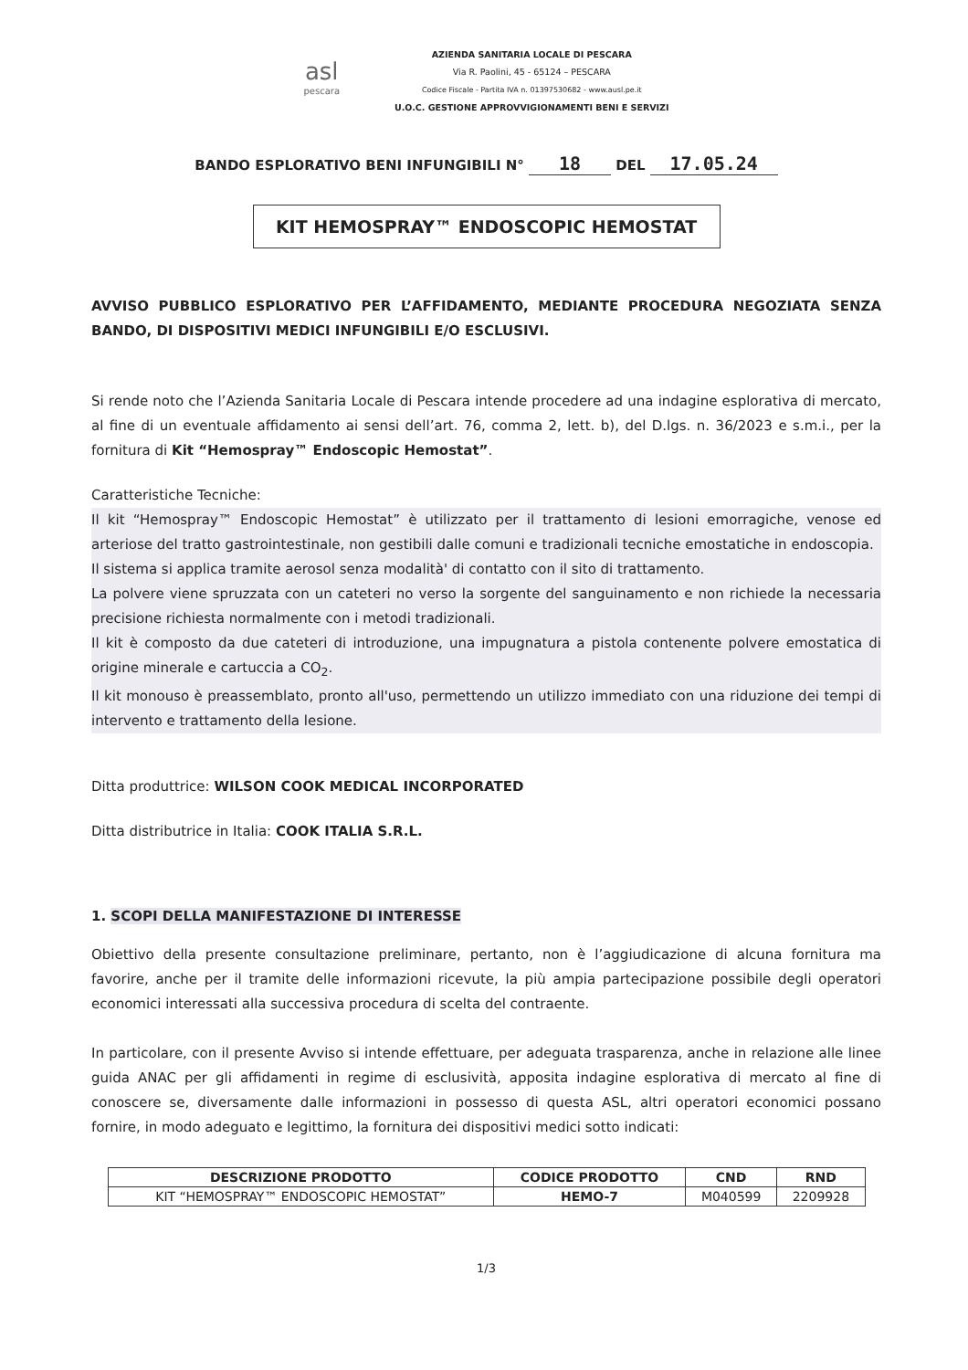asl
pescara
AZIENDA SANITARIA LOCALE DI PESCARA
Via R. Paolini, 45 - 65124 – PESCARA
Codice Fiscale - Partita IVA n. 01397530682 - www.ausl.pe.it
U.O.C. GESTIONE APPROVVIGIONAMENTI BENI E SERVIZI
BANDO ESPLORATIVO BENI INFUNGIBILI N° 18 DEL 17.05.24
KIT HEMOSPRAY™ ENDOSCOPIC HEMOSTAT
AVVISO PUBBLICO ESPLORATIVO PER L’AFFIDAMENTO, MEDIANTE PROCEDURA NEGOZIATA SENZA BANDO, DI DISPOSITIVI MEDICI INFUNGIBILI E/O ESCLUSIVI.
Si rende noto che l’Azienda Sanitaria Locale di Pescara intende procedere ad una indagine esplorativa di mercato, al fine di un eventuale affidamento ai sensi dell’art. 76, comma 2, lett. b), del D.lgs. n. 36/2023 e s.m.i., per la fornitura di Kit “Hemospray™ Endoscopic Hemostat”.
Caratteristiche Tecniche:
Il kit “Hemospray™ Endoscopic Hemostat” è utilizzato per il trattamento di lesioni emorragiche, venose ed arteriose del tratto gastrointestinale, non gestibili dalle comuni e tradizionali tecniche emostatiche in endoscopia.
Il sistema si applica tramite aerosol senza modalità' di contatto con il sito di trattamento.
La polvere viene spruzzata con un cateteri no verso la sorgente del sanguinamento e non richiede la necessaria precisione richiesta normalmente con i metodi tradizionali.
Il kit è composto da due cateteri di introduzione, una impugnatura a pistola contenente polvere emostatica di origine minerale e cartuccia a CO<sub>2</sub>.
Il kit monouso è preassemblato, pronto all'uso, permettendo un utilizzo immediato con una riduzione dei tempi di intervento e trattamento della lesione.
Ditta produttrice: WILSON COOK MEDICAL INCORPORATED
Ditta distributrice in Italia: COOK ITALIA S.R.L.
1. SCOPI DELLA MANIFESTAZIONE DI INTERESSE
Obiettivo della presente consultazione preliminare, pertanto, non è l’aggiudicazione di alcuna fornitura ma favorire, anche per il tramite delle informazioni ricevute, la più ampia partecipazione possibile degli operatori economici interessati alla successiva procedura di scelta del contraente.
In particolare, con il presente Avviso si intende effettuare, per adeguata trasparenza, anche in relazione alle linee guida ANAC per gli affidamenti in regime di esclusività, apposita indagine esplorativa di mercato al fine di conoscere se, diversamente dalle informazioni in possesso di questa ASL, altri operatori economici possano fornire, in modo adeguato e legittimo, la fornitura dei dispositivi medici sotto indicati:
| DESCRIZIONE PRODOTTO | CODICE PRODOTTO | CND | RND |
| --- | --- | --- | --- |
| KIT “HEMOSPRAY™ ENDOSCOPIC HEMOSTAT” | HEMO-7 | M040599 | 2209928 |
1/3